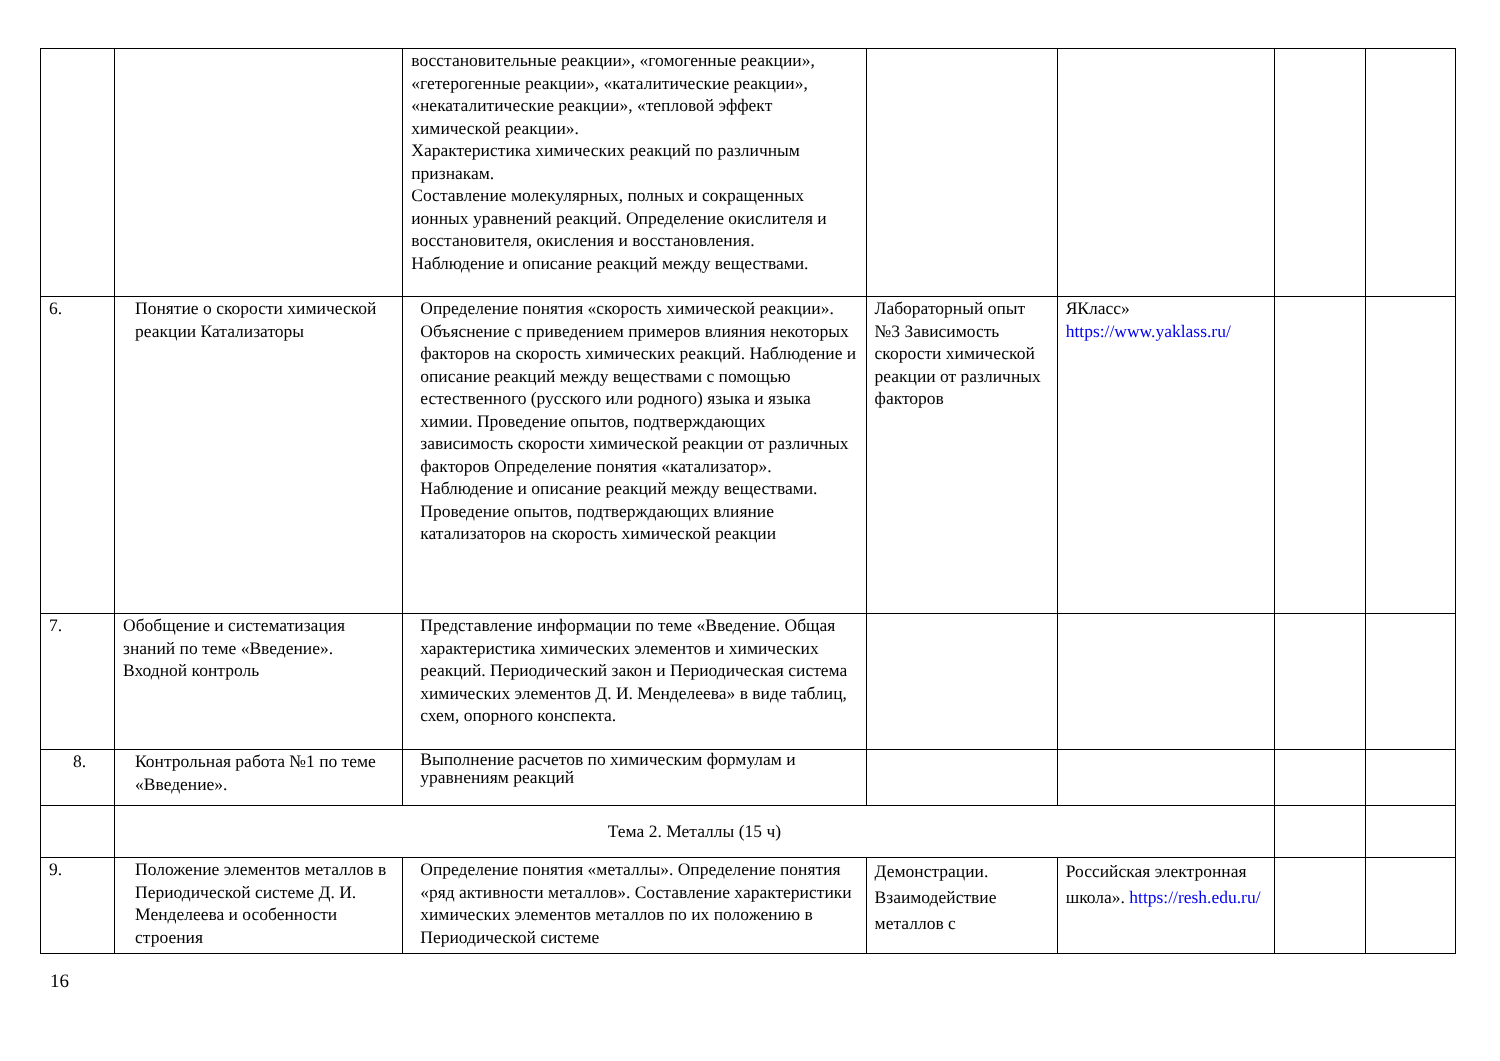| | | восстановительные реакции», «гомогенные реакции», «гетерогенные реакции», «каталитические реакции», «некаталитические реакции», «тепловой эффект химической реакции». Характеристика химических реакций по различным признакам. Составление молекулярных, полных и сокращенных ионных уравнений реакций. Определение окислителя и восстановителя, окисления и восстановления. Наблюдение и описание реакций между веществами. | | | | |
| 6. | Понятие о скорости химической реакции Катализаторы | Определение понятия «скорость химической реакции». Объяснение с приведением примеров влияния некоторых факторов на скорость химических реакций. Наблюдение и описание реакций между веществами с помощью естественного (русского или родного) языка и языка химии. Проведение опытов, подтверждающих зависимость скорости химической реакции от различных факторов Определение понятия «катализатор». Наблюдение и описание реакций между веществами. Проведение опытов, подтверждающих влияние катализаторов на скорость химической реакции | Лабораторный опыт №3 Зависимость скорости химической реакции от различных факторов | ЯКласс» https://www.yaklass.ru/ | | |
| 7. | Обобщение и систематизация знаний по теме «Введение». Входной контроль | Представление информации по теме «Введение. Общая характеристика химических элементов и химических реакций. Периодический закон и Периодическая система химических элементов Д. И. Менделеева» в виде таблиц, схем, опорного конспекта. | | | | |
| 8. | Контрольная работа №1 по теме «Введение». | Выполнение расчетов по химическим формулам и уравнениям реакций | | | | |
| | Тема 2. Металлы (15 ч) | | | | | |
| 9. | Положение элементов металлов в Периодической системе Д. И. Менделеева и особенности строения | Определение понятия «металлы». Определение понятия «ряд активности металлов». Составление характеристики химических элементов металлов по их положению в Периодической системе | Демонстрации. Взаимодействие металлов с | Российская электронная школа». https://resh.edu.ru/ | | |
16